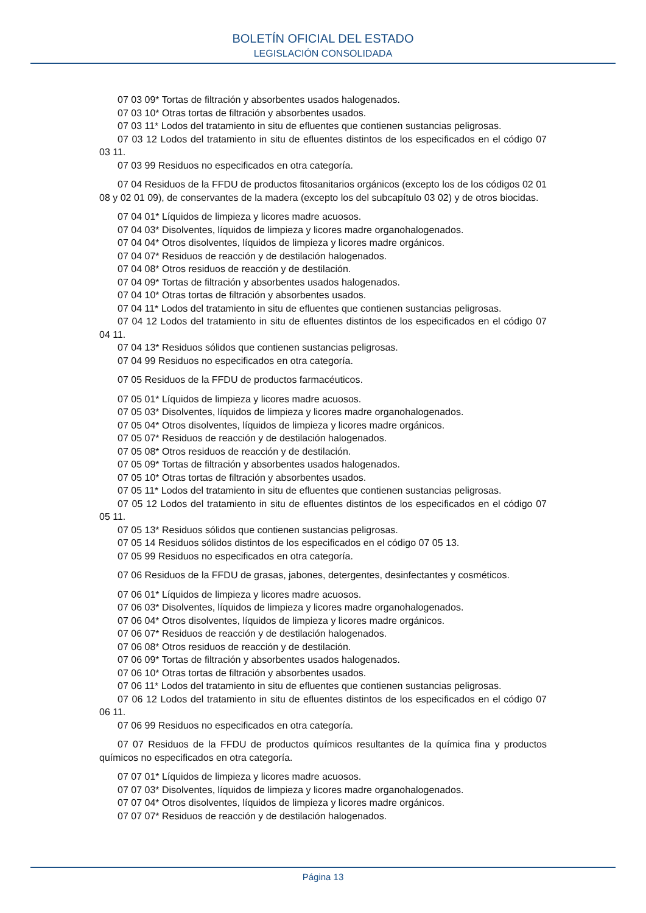BOLETÍN OFICIAL DEL ESTADO
LEGISLACIÓN CONSOLIDADA
07 03 09* Tortas de filtración y absorbentes usados halogenados.
07 03 10* Otras tortas de filtración y absorbentes usados.
07 03 11* Lodos del tratamiento in situ de efluentes que contienen sustancias peligrosas.
07 03 12 Lodos del tratamiento in situ de efluentes distintos de los especificados en el código 07 03 11.
07 03 99 Residuos no especificados en otra categoría.
07 04 Residuos de la FFDU de productos fitosanitarios orgánicos (excepto los de los códigos 02 01 08 y 02 01 09), de conservantes de la madera (excepto los del subcapítulo 03 02) y de otros biocidas.
07 04 01* Líquidos de limpieza y licores madre acuosos.
07 04 03* Disolventes, líquidos de limpieza y licores madre organohalogenados.
07 04 04* Otros disolventes, líquidos de limpieza y licores madre orgánicos.
07 04 07* Residuos de reacción y de destilación halogenados.
07 04 08* Otros residuos de reacción y de destilación.
07 04 09* Tortas de filtración y absorbentes usados halogenados.
07 04 10* Otras tortas de filtración y absorbentes usados.
07 04 11* Lodos del tratamiento in situ de efluentes que contienen sustancias peligrosas.
07 04 12 Lodos del tratamiento in situ de efluentes distintos de los especificados en el código 07 04 11.
07 04 13* Residuos sólidos que contienen sustancias peligrosas.
07 04 99 Residuos no especificados en otra categoría.
07 05 Residuos de la FFDU de productos farmacéuticos.
07 05 01* Líquidos de limpieza y licores madre acuosos.
07 05 03* Disolventes, líquidos de limpieza y licores madre organohalogenados.
07 05 04* Otros disolventes, líquidos de limpieza y licores madre orgánicos.
07 05 07* Residuos de reacción y de destilación halogenados.
07 05 08* Otros residuos de reacción y de destilación.
07 05 09* Tortas de filtración y absorbentes usados halogenados.
07 05 10* Otras tortas de filtración y absorbentes usados.
07 05 11* Lodos del tratamiento in situ de efluentes que contienen sustancias peligrosas.
07 05 12 Lodos del tratamiento in situ de efluentes distintos de los especificados en el código 07 05 11.
07 05 13* Residuos sólidos que contienen sustancias peligrosas.
07 05 14 Residuos sólidos distintos de los especificados en el código 07 05 13.
07 05 99 Residuos no especificados en otra categoría.
07 06 Residuos de la FFDU de grasas, jabones, detergentes, desinfectantes y cosméticos.
07 06 01* Líquidos de limpieza y licores madre acuosos.
07 06 03* Disolventes, líquidos de limpieza y licores madre organohalogenados.
07 06 04* Otros disolventes, líquidos de limpieza y licores madre orgánicos.
07 06 07* Residuos de reacción y de destilación halogenados.
07 06 08* Otros residuos de reacción y de destilación.
07 06 09* Tortas de filtración y absorbentes usados halogenados.
07 06 10* Otras tortas de filtración y absorbentes usados.
07 06 11* Lodos del tratamiento in situ de efluentes que contienen sustancias peligrosas.
07 06 12 Lodos del tratamiento in situ de efluentes distintos de los especificados en el código 07 06 11.
07 06 99 Residuos no especificados en otra categoría.
07 07 Residuos de la FFDU de productos químicos resultantes de la química fina y productos químicos no especificados en otra categoría.
07 07 01* Líquidos de limpieza y licores madre acuosos.
07 07 03* Disolventes, líquidos de limpieza y licores madre organohalogenados.
07 07 04* Otros disolventes, líquidos de limpieza y licores madre orgánicos.
07 07 07* Residuos de reacción y de destilación halogenados.
Página 13